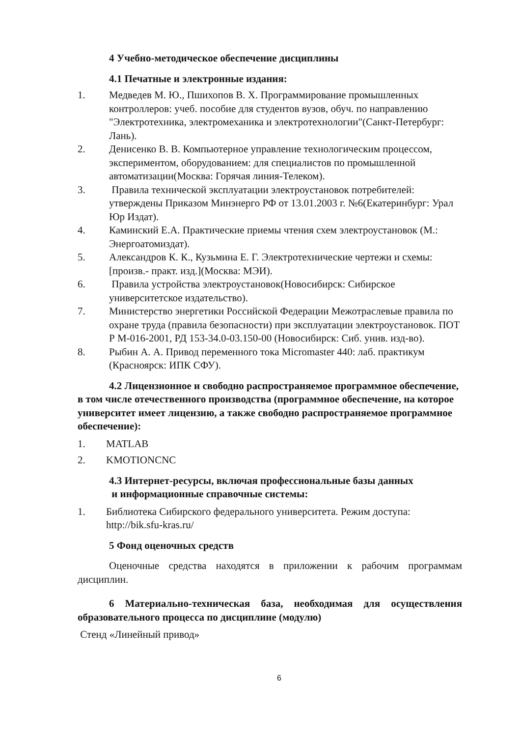4 Учебно-методическое обеспечение дисциплины
4.1 Печатные и электронные издания:
1. Медведев М. Ю., Пшихопов В. Х. Программирование промышленных контроллеров: учеб. пособие для студентов вузов, обуч. по направлению "Электротехника, электромеханика и электротехнологии"(Санкт-Петербург: Лань).
2. Денисенко В. В. Компьютерное управление технологическим процессом, экспериментом, оборудованием: для специалистов по промышленной автоматизации(Москва: Горячая линия-Телеком).
3. Правила технической эксплуатации электроустановок потребителей: утверждены Приказом Минэнерго РФ от 13.01.2003 г. №6(Екатеринбург: Урал Юр Издат).
4. Каминский Е.А. Практические приемы чтения схем электроустановок (М.: Энергоатомиздат).
5. Александров К. К., Кузьмина Е. Г. Электротехнические чертежи и схемы: [произв.- практ. изд.](Москва: МЭИ).
6. Правила устройства электроустановок(Новосибирск: Сибирское университетское издательство).
7. Министерство энергетики Российской Федерации Межотраслевые правила по охране труда (правила безопасности) при эксплуатации электроустановок. ПОТ Р М-016-2001, РД 153-34.0-03.150-00 (Новосибирск: Сиб. унив. изд-во).
8. Рыбин А. А. Привод переменного тока Micromaster 440: лаб. практикум (Красноярск: ИПК СФУ).
4.2 Лицензионное и свободно распространяемое программное обеспечение, в том числе отечественного производства (программное обеспечение, на которое университет имеет лицензию, а также свободно распространяемое программное обеспечение):
1. MATLAB
2. KMOTIONCNC
4.3 Интернет-ресурсы, включая профессиональные базы данных
и информационные справочные системы:
1. Библиотека Сибирского федерального университета. Режим доступа: http://bik.sfu-kras.ru/
5 Фонд оценочных средств
Оценочные средства находятся в приложении к рабочим программам дисциплин.
6 Материально-техническая база, необходимая для осуществления образовательного процесса по дисциплине (модулю)
Стенд «Линейный привод»
6